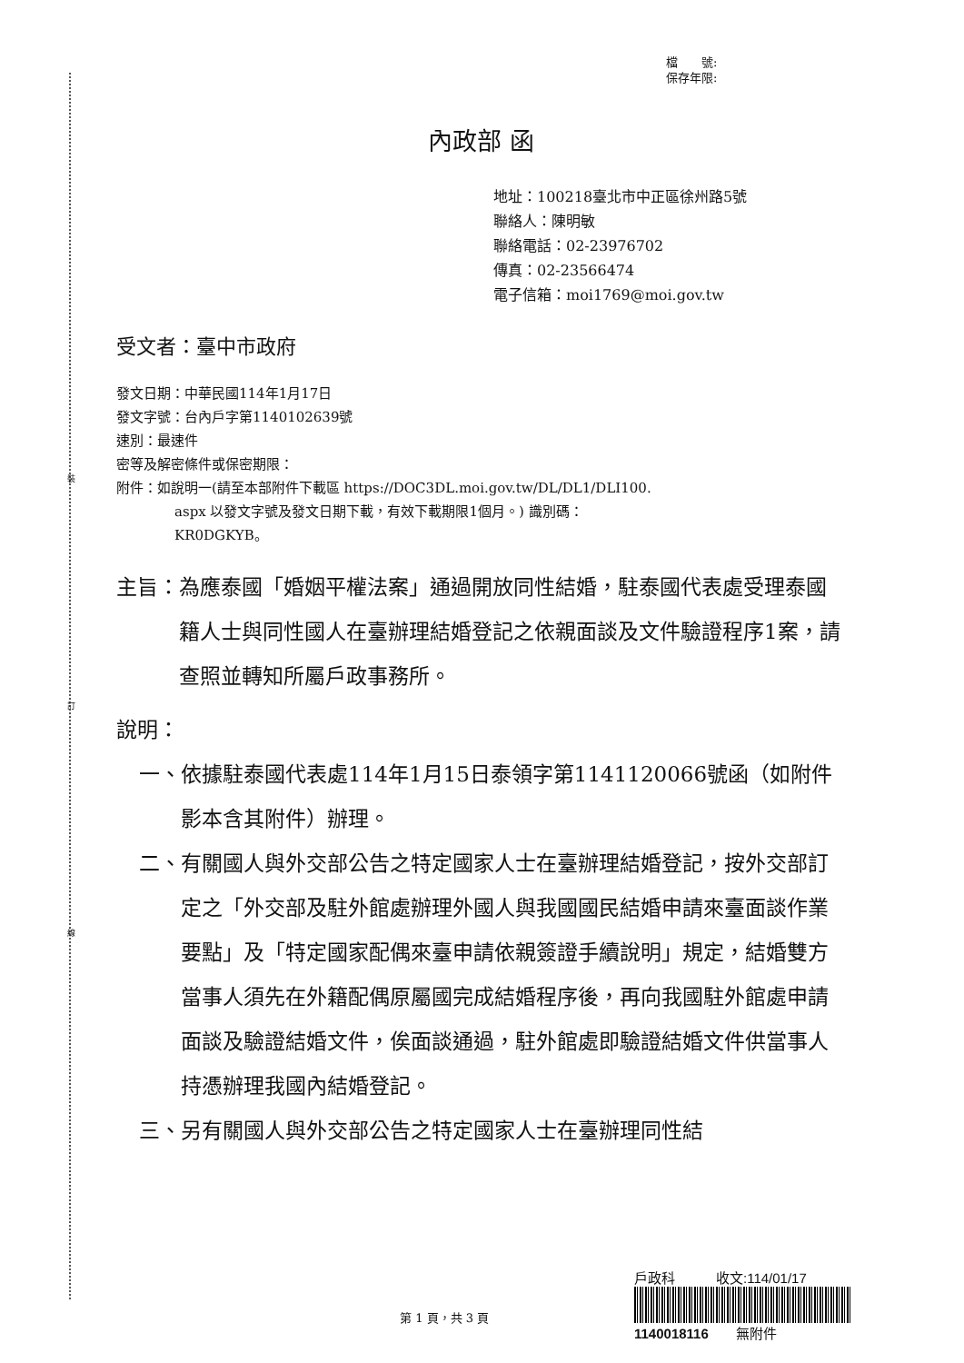裝
訂
線
檔　　號:
保存年限:
內政部 函
地址：100218臺北市中正區徐州路5號
聯絡人：陳明敏
聯絡電話：02-23976702
傳真：02-23566474
電子信箱：moi1769@moi.gov.tw
受文者：臺中市政府
發文日期：中華民國114年1月17日
發文字號：台內戶字第1140102639號
速別：最速件
密等及解密條件或保密期限：
附件：如說明一(請至本部附件下載區 https://DOC3DL.moi.gov.tw/DL/DL1/DLI100.
aspx 以發文字號及發文日期下載，有效下載期限1個月。) 識別碼：
KR0DGKYB。
主旨： 為應泰國「婚姻平權法案」通過開放同性結婚，駐泰國代表處受理泰國籍人士與同性國人在臺辦理結婚登記之依親面談及文件驗證程序1案，請查照並轉知所屬戶政事務所。
說明：
一、 依據駐泰國代表處114年1月15日泰領字第1141120066號函（如附件影本含其附件）辦理。
二、 有關國人與外交部公告之特定國家人士在臺辦理結婚登記，按外交部訂定之「外交部及駐外館處辦理外國人與我國國民結婚申請來臺面談作業要點」及「特定國家配偶來臺申請依親簽證手續說明」規定，結婚雙方當事人須先在外籍配偶原屬國完成結婚程序後，再向我國駐外館處申請面談及驗證結婚文件，俟面談通過，駐外館處即驗證結婚文件供當事人持憑辦理我國內結婚登記。
三、 另有關國人與外交部公告之特定國家人士在臺辦理同性結
第 1 頁，共 3 頁
戶政科　　　收文:114/01/17
1140018116　　無附件